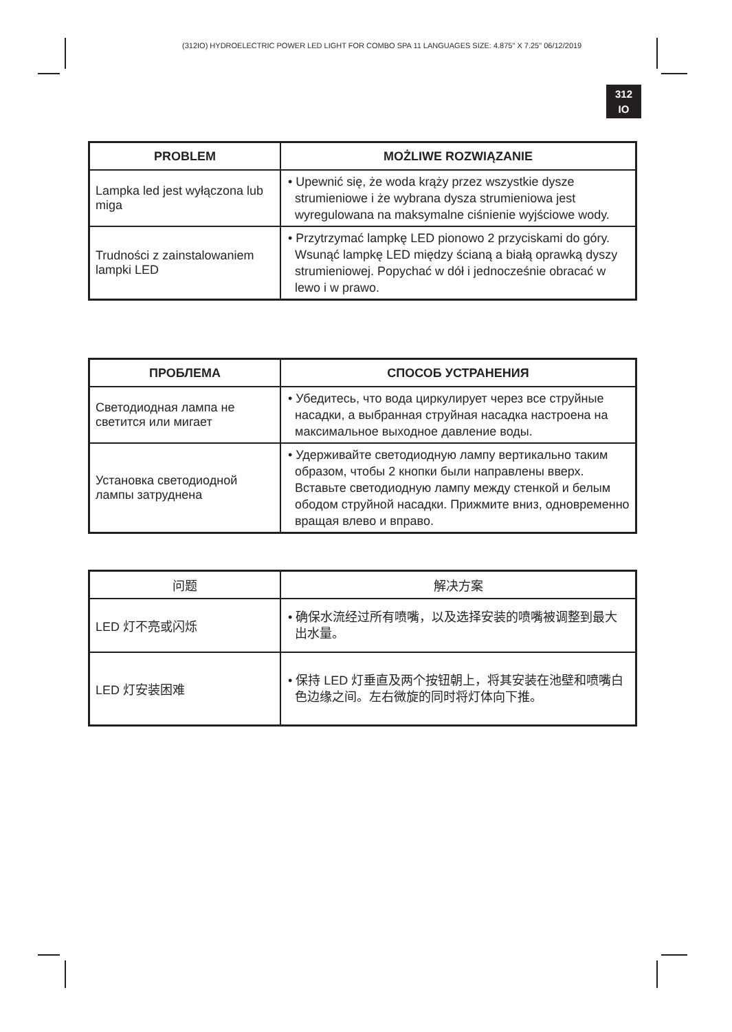(312IO) HYDROELECTRIC POWER LED LIGHT FOR COMBO SPA 11 LANGUAGES SIZE: 4.875" X 7.25" 06/12/2019
312
IO
| PROBLEM | MOŻLIWE ROZWIĄZANIE |
| --- | --- |
| Lampka led jest wyłączona lub miga | • Upewnić się, że woda krąży przez wszystkie dysze strumieniowe i że wybrana dysza strumieniowa jest wyregulowana na maksymalne ciśnienie wyjściowe wody. |
| Trudności z zainstalowaniem lampki LED | • Przytrzymać lampkę LED pionowo 2 przyciskami do góry. Wsunąć lampkę LED między ścianą a białą oprawką dyszy strumieniowej. Popychać w dół i jednocześnie obracać w lewo i w prawo. |
| ПРОБЛЕМА | СПОСОБ УСТРАНЕНИЯ |
| --- | --- |
| Светодиодная лампа не светится или мигает | • Убедитесь, что вода циркулирует через все струйные насадки, а выбранная струйная насадка настроена на максимальное выходное давление воды. |
| Установка светодиодной лампы затруднена | • Удерживайте светодиодную лампу вертикально таким образом, чтобы 2 кнопки были направлены вверх. Вставьте светодиодную лампу между стенкой и белым ободом струйной насадки. Прижмите вниз, одновременно вращая влево и вправо. |
| 问题 | 解决方案 |
| --- | --- |
| LED 灯不亮或闪烁 | • 确保水流经过所有喷嘴，以及选择安装的喷嘴被调整到最大出水量。 |
| LED 灯安装困难 | • 保持 LED 灯垂直及两个按钮朝上，将其安装在池壁和喷嘴白色边缘之间。左右微旋的同时将灯体向下推。 |